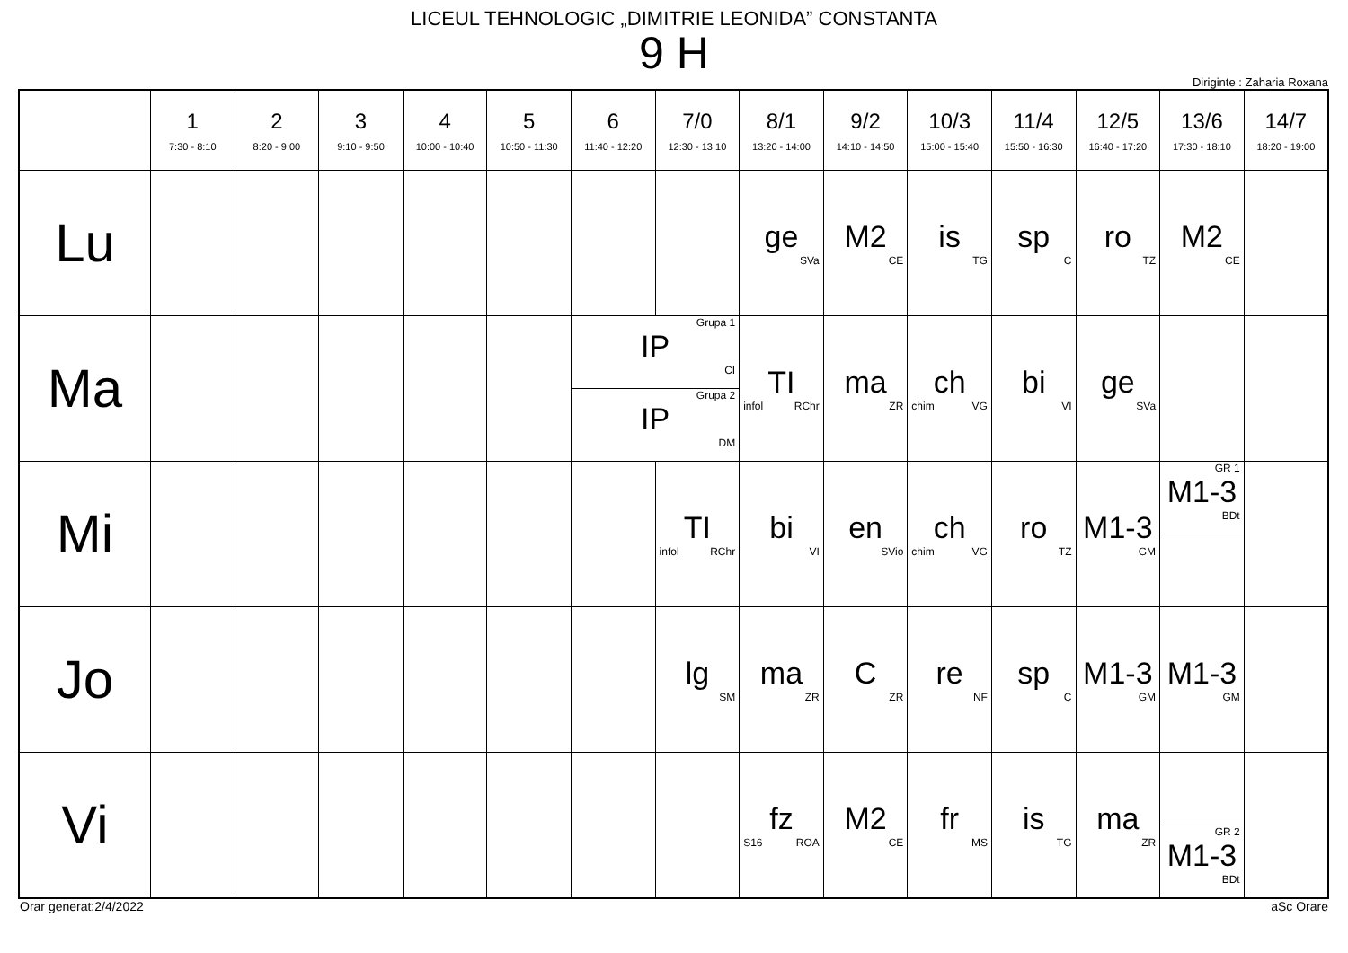LICEUL TEHNOLOGIC „DIMITRIE LEONIDA” CONSTANTA
9 H
Diriginte : Zaharia Roxana
| | 1 7:30 - 8:10 | 2 8:20 - 9:00 | 3 9:10 - 9:50 | 4 10:00 - 10:40 | 5 10:50 - 11:30 | 6 11:40 - 12:20 | 7/0 12:30 - 13:10 | 8/1 13:20 - 14:00 | 9/2 14:10 - 14:50 | 10/3 15:00 - 15:40 | 11/4 15:50 - 16:30 | 12/5 16:40 - 17:20 | 13/6 17:30 - 18:10 | 14/7 18:20 - 19:00 |
| --- | --- | --- | --- | --- | --- | --- | --- | --- | --- | --- | --- | --- | --- | --- |
| Lu | | | | | | | | ge SVa | M2 CE | is TG | sp C | ro TZ | M2 CE | |
| Ma | | | | | | Grupa 1 IP CI Grupa 2 IP DM | | TI infol RChr | ma ZR | ch chim VG | bi VI | ge SVa | | |
| Mi | | | | | | | TI infol RChr | bi VI | en SVio | ch chim VG | ro TZ | M1-3 GM | GR 1 M1-3 BDt | |
| Jo | | | | | | | lg SM | ma ZR | C ZR | re NF | sp C | M1-3 GM | M1-3 GM | |
| Vi | | | | | | | | fz S16 ROA | M2 CE | fr MS | is TG | ma ZR | GR 2 M1-3 BDt | |
Orar generat:2/4/2022 aSc Orare